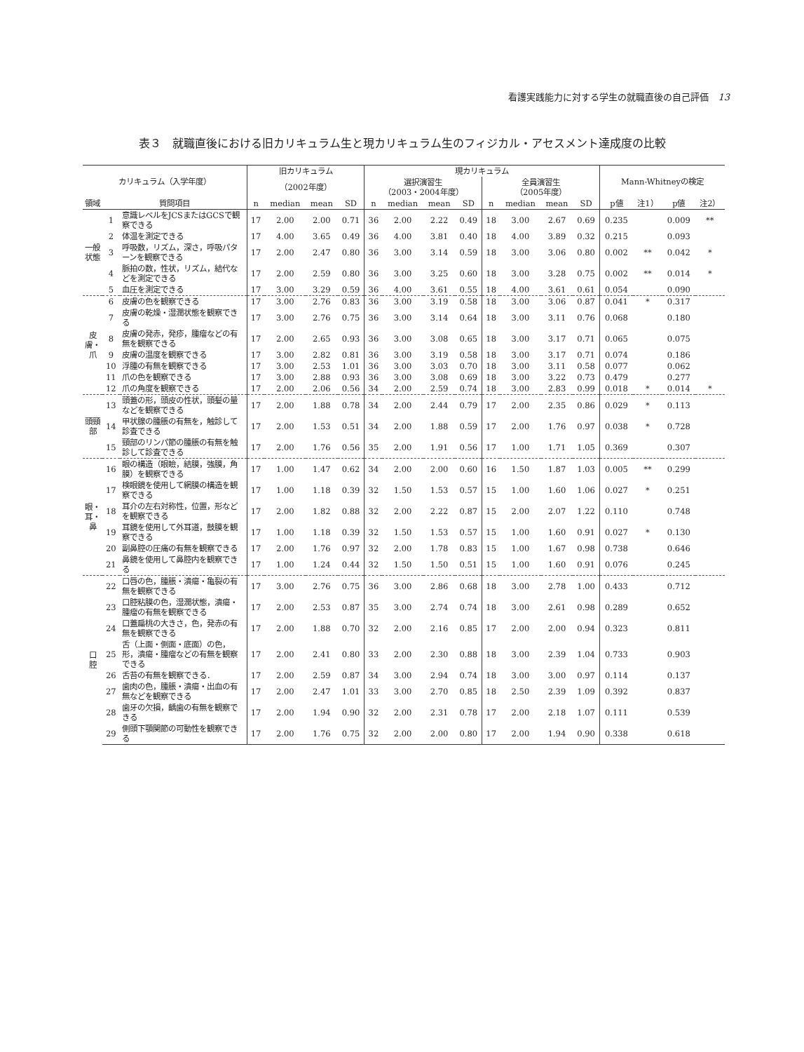看護実践能力に対する学生の就職直後の自己評価　13
表３　就職直後における旧カリキュラム生と現カリキュラム生のフィジカル・アセスメント達成度の比較
| カリキュラム（入学年度） | | | 旧カリキュラム | | | | 現カリキュラム | | | | | | | | Mann-Whitneyの検定 | | | |
| --- | --- | --- | --- | --- | --- | --- | --- | --- | --- | --- | --- | --- | --- | --- | --- | --- | --- | --- |
| | | | （2002年度） | | | | 選択演習生 （2003・2004年度） | | | | 全員演習生 （2005年度） | | | | | | | |
| 領域 | 質問項目 | | n | median | mean | SD | n | median | mean | SD | n | median | mean | SD | p値 | 注1） | p値 | 注2） |
| 一般状態 | 1 | 意識レベルをJCSまたはGCSで観察できる | 17 | 2.00 | 2.00 | 0.71 | 36 | 2.00 | 2.22 | 0.49 | 18 | 3.00 | 2.67 | 0.69 | 0.235 | | 0.009 | ** |
| | 2 | 体温を測定できる | 17 | 4.00 | 3.65 | 0.49 | 36 | 4.00 | 3.81 | 0.40 | 18 | 4.00 | 3.89 | 0.32 | 0.215 | | 0.093 | |
| | 3 | 呼吸数，リズム，深さ，呼吸パターンを観察できる | 17 | 2.00 | 2.47 | 0.80 | 36 | 3.00 | 3.14 | 0.59 | 18 | 3.00 | 3.06 | 0.80 | 0.002 | ** | 0.042 | * |
| | 4 | 脈拍の数，性状，リズム，結代などを測定できる | 17 | 2.00 | 2.59 | 0.80 | 36 | 3.00 | 3.25 | 0.60 | 18 | 3.00 | 3.28 | 0.75 | 0.002 | ** | 0.014 | * |
| | 5 | 血圧を測定できる | 17 | 3.00 | 3.29 | 0.59 | 36 | 4.00 | 3.61 | 0.55 | 18 | 4.00 | 3.61 | 0.61 | 0.054 | | 0.090 | |
| 皮膚・爪 | 6 | 皮膚の色を観察できる | 17 | 3.00 | 2.76 | 0.83 | 36 | 3.00 | 3.19 | 0.58 | 18 | 3.00 | 3.06 | 0.87 | 0.041 | * | 0.317 | |
| | 7 | 皮膚の乾燥・湿潤状態を観察できる | 17 | 3.00 | 2.76 | 0.75 | 36 | 3.00 | 3.14 | 0.64 | 18 | 3.00 | 3.11 | 0.76 | 0.068 | | 0.180 | |
| | 8 | 皮膚の発赤，発疹，腫瘤などの有無を観察できる | 17 | 2.00 | 2.65 | 0.93 | 36 | 3.00 | 3.08 | 0.65 | 18 | 3.00 | 3.17 | 0.71 | 0.065 | | 0.075 | |
| | 9 | 皮膚の温度を観察できる | 17 | 3.00 | 2.82 | 0.81 | 36 | 3.00 | 3.19 | 0.58 | 18 | 3.00 | 3.17 | 0.71 | 0.074 | | 0.186 | |
| | 10 | 浮腫の有無を観察できる | 17 | 3.00 | 2.53 | 1.01 | 36 | 3.00 | 3.03 | 0.70 | 18 | 3.00 | 3.11 | 0.58 | 0.077 | | 0.062 | |
| | 11 | 爪の色を観察できる | 17 | 3.00 | 2.88 | 0.93 | 36 | 3.00 | 3.08 | 0.69 | 18 | 3.00 | 3.22 | 0.73 | 0.479 | | 0.277 | |
| | 12 | 爪の角度を観察できる | 17 | 2.00 | 2.06 | 0.56 | 34 | 2.00 | 2.59 | 0.74 | 18 | 3.00 | 2.83 | 0.99 | 0.018 | * | 0.014 | * |
| 頭頸部 | 13 | 頭蓋の形，頭皮の性状，頭髪の量などを観察できる | 17 | 2.00 | 1.88 | 0.78 | 34 | 2.00 | 2.44 | 0.79 | 17 | 2.00 | 2.35 | 0.86 | 0.029 | * | 0.113 | |
| | 14 | 甲状腺の腫脹の有無を，触診して診査できる | 17 | 2.00 | 1.53 | 0.51 | 34 | 2.00 | 1.88 | 0.59 | 17 | 2.00 | 1.76 | 0.97 | 0.038 | * | 0.728 | |
| | 15 | 頸部のリンパ節の腫脹の有無を触診して診査できる | 17 | 2.00 | 1.76 | 0.56 | 35 | 2.00 | 1.91 | 0.56 | 17 | 1.00 | 1.71 | 1.05 | 0.369 | | 0.307 | |
| 眼・耳・鼻 | 16 | 眼の構造（眼瞼，結膜，強膜，角膜）を観察できる | 17 | 1.00 | 1.47 | 0.62 | 34 | 2.00 | 2.00 | 0.60 | 16 | 1.50 | 1.87 | 1.03 | 0.005 | ** | 0.299 | |
| | 17 | 検眼鏡を使用して網膜の構造を観察できる | 17 | 1.00 | 1.18 | 0.39 | 32 | 1.50 | 1.53 | 0.57 | 15 | 1.00 | 1.60 | 1.06 | 0.027 | * | 0.251 | |
| | 18 | 耳介の左右対称性，位置，形などを観察できる | 17 | 2.00 | 1.82 | 0.88 | 32 | 2.00 | 2.22 | 0.87 | 15 | 2.00 | 2.07 | 1.22 | 0.110 | | 0.748 | |
| | 19 | 耳鏡を使用して外耳道，鼓膜を観察できる | 17 | 1.00 | 1.18 | 0.39 | 32 | 1.50 | 1.53 | 0.57 | 15 | 1.00 | 1.60 | 0.91 | 0.027 | * | 0.130 | |
| | 20 | 副鼻腔の圧痛の有無を観察できる | 17 | 2.00 | 1.76 | 0.97 | 32 | 2.00 | 1.78 | 0.83 | 15 | 1.00 | 1.67 | 0.98 | 0.738 | | 0.646 | |
| | 21 | 鼻鏡を使用して鼻腔内を観察できる | 17 | 1.00 | 1.24 | 0.44 | 32 | 1.50 | 1.50 | 0.51 | 15 | 1.00 | 1.60 | 0.91 | 0.076 | | 0.245 | |
| 口 腔 | 22 | 口唇の色，腫脹・潰瘍・亀裂の有無を観察できる | 17 | 3.00 | 2.76 | 0.75 | 36 | 3.00 | 2.86 | 0.68 | 18 | 3.00 | 2.78 | 1.00 | 0.433 | | 0.712 | |
| | 23 | 口腔粘膜の色，湿潤状態，潰瘍・腫瘤の有無を観察できる | 17 | 2.00 | 2.53 | 0.87 | 35 | 3.00 | 2.74 | 0.74 | 18 | 3.00 | 2.61 | 0.98 | 0.289 | | 0.652 | |
| | 24 | 口蓋扁桃の大きさ，色，発赤の有無を観察できる | 17 | 2.00 | 1.88 | 0.70 | 32 | 2.00 | 2.16 | 0.85 | 17 | 2.00 | 2.00 | 0.94 | 0.323 | | 0.811 | |
| | 25 | 舌（上面・側面・底面）の色，形，潰瘍・腫瘤などの有無を観察できる | 17 | 2.00 | 2.41 | 0.80 | 33 | 2.00 | 2.30 | 0.88 | 18 | 3.00 | 2.39 | 1.04 | 0.733 | | 0.903 | |
| | 26 | 舌苔の有無を観察できる． | 17 | 2.00 | 2.59 | 0.87 | 34 | 3.00 | 2.94 | 0.74 | 18 | 3.00 | 3.00 | 0.97 | 0.114 | | 0.137 | |
| | 27 | 歯肉の色，腫脹・潰瘍・出血の有無などを観察できる | 17 | 2.00 | 2.47 | 1.01 | 33 | 3.00 | 2.70 | 0.85 | 18 | 2.50 | 2.39 | 1.09 | 0.392 | | 0.837 | |
| | 28 | 歯牙の欠損，齲歯の有無を観察できる | 17 | 2.00 | 1.94 | 0.90 | 32 | 2.00 | 2.31 | 0.78 | 17 | 2.00 | 2.18 | 1.07 | 0.111 | | 0.539 | |
| | 29 | 側頭下顎関節の可動性を観察できる | 17 | 2.00 | 1.76 | 0.75 | 32 | 2.00 | 2.00 | 0.80 | 17 | 2.00 | 1.94 | 0.90 | 0.338 | | 0.618 | |